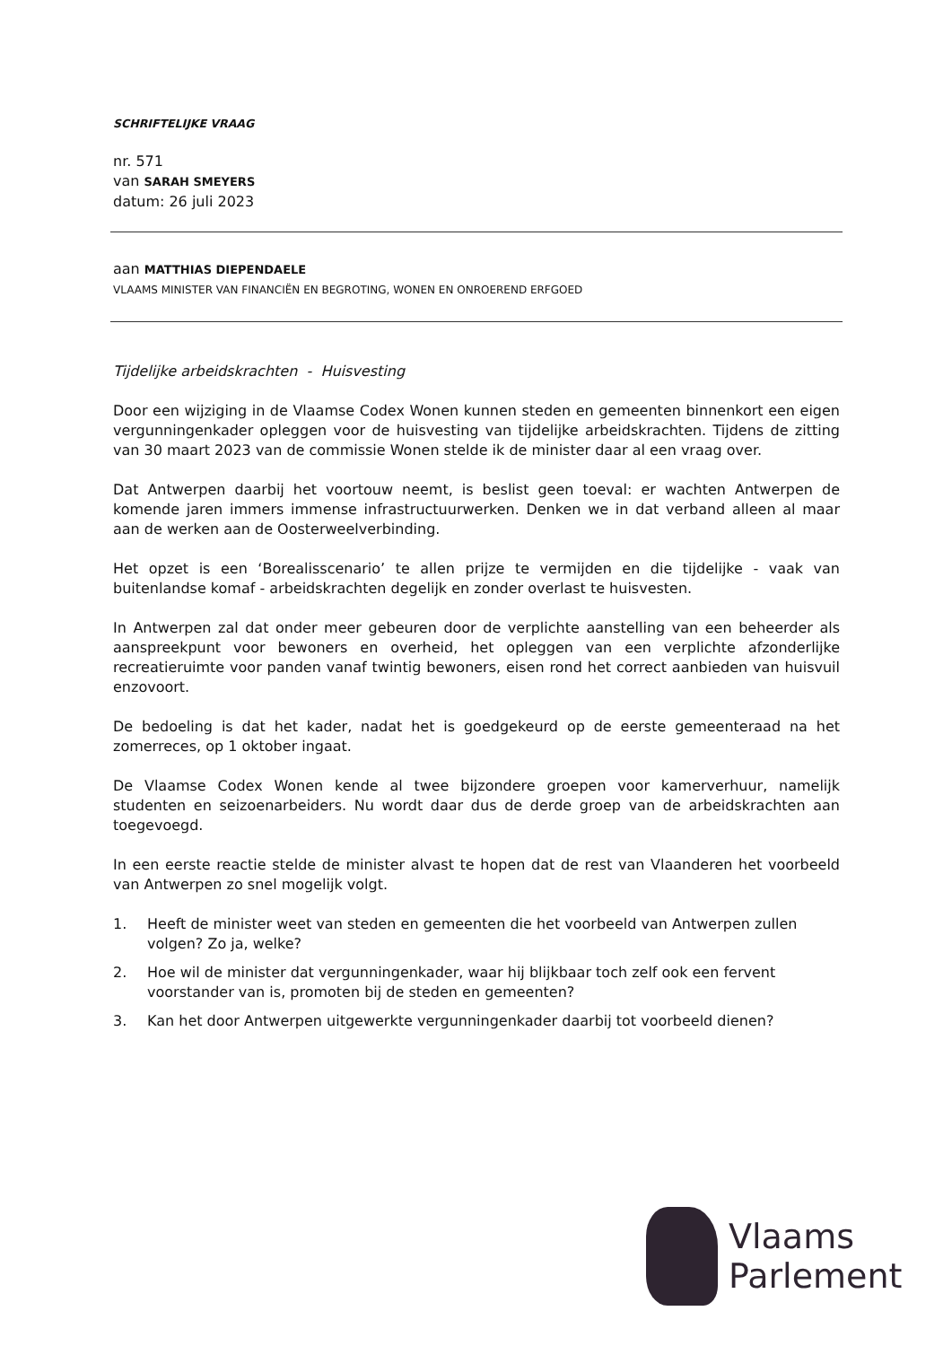SCHRIFTELIJKE VRAAG
nr. 571
van SARAH SMEYERS
datum: 26 juli 2023
aan MATTHIAS DIEPENDAELE
VLAAMS MINISTER VAN FINANCIËN EN BEGROTING, WONEN EN ONROEREND ERFGOED
Tijdelijke arbeidskrachten - Huisvesting
Door een wijziging in de Vlaamse Codex Wonen kunnen steden en gemeenten binnenkort een eigen vergunningenkader opleggen voor de huisvesting van tijdelijke arbeidskrachten. Tijdens de zitting van 30 maart 2023 van de commissie Wonen stelde ik de minister daar al een vraag over.
Dat Antwerpen daarbij het voortouw neemt, is beslist geen toeval: er wachten Antwerpen de komende jaren immers immense infrastructuurwerken. Denken we in dat verband alleen al maar aan de werken aan de Oosterweelverbinding.
Het opzet is een ‘Borealisscenario’ te allen prijze te vermijden en die tijdelijke - vaak van buitenlandse komaf - arbeidskrachten degelijk en zonder overlast te huisvesten.
In Antwerpen zal dat onder meer gebeuren door de verplichte aanstelling van een beheerder als aanspreekpunt voor bewoners en overheid, het opleggen van een verplichte afzonderlijke recreatieruimte voor panden vanaf twintig bewoners, eisen rond het correct aanbieden van huisvuil enzovoort.
De bedoeling is dat het kader, nadat het is goedgekeurd op de eerste gemeenteraad na het zomerreces, op 1 oktober ingaat.
De Vlaamse Codex Wonen kende al twee bijzondere groepen voor kamerverhuur, namelijk studenten en seizoenarbeiders. Nu wordt daar dus de derde groep van de arbeidskrachten aan toegevoegd.
In een eerste reactie stelde de minister alvast te hopen dat de rest van Vlaanderen het voorbeeld van Antwerpen zo snel mogelijk volgt.
1. Heeft de minister weet van steden en gemeenten die het voorbeeld van Antwerpen zullen volgen? Zo ja, welke?
2. Hoe wil de minister dat vergunningenkader, waar hij blijkbaar toch zelf ook een fervent voorstander van is, promoten bij de steden en gemeenten?
3. Kan het door Antwerpen uitgewerkte vergunningenkader daarbij tot voorbeeld dienen?
Vlaams
Parlement